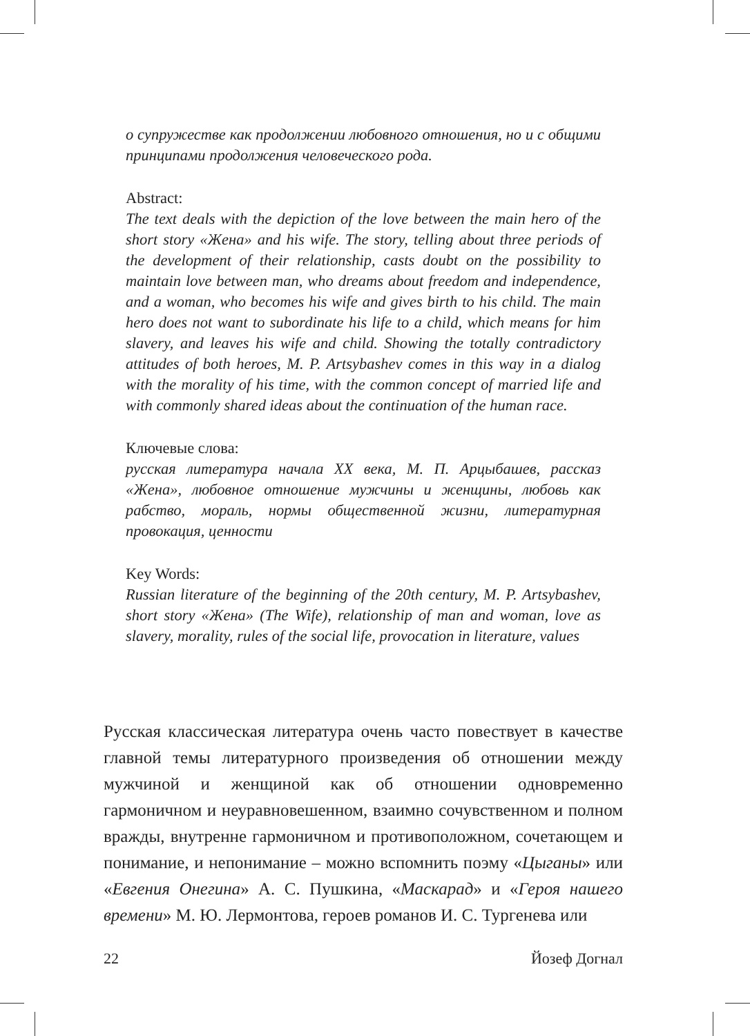о супружестве как продолжении любовного отношения, но и с общими принципами продолжения человеческого рода.
Abstract:
The text deals with the depiction of the love between the main hero of the short story «Жена» and his wife. The story, telling about three periods of the development of their relationship, casts doubt on the possibility to maintain love between man, who dreams about freedom and independence, and a woman, who becomes his wife and gives birth to his child. The main hero does not want to subordinate his life to a child, which means for him slavery, and leaves his wife and child. Showing the totally contradictory attitudes of both heroes, M. P. Artsybashev comes in this way in a dialog with the morality of his time, with the common concept of married life and with commonly shared ideas about the continuation of the human race.
Ключевые слова:
русская литература начала XX века, М. П. Арцыбашев, рассказ «Жена», любовное отношение мужчины и женщины, любовь как рабство, мораль, нормы общественной жизни, литературная провокация, ценности
Key Words:
Russian literature of the beginning of the 20th century, M. P. Artsybashev, short story «Жена» (The Wife), relationship of man and woman, love as slavery, morality, rules of the social life, provocation in literature, values
Русская классическая литература очень часто повествует в качестве главной темы литературного произведения об отношении между мужчиной и женщиной как об отношении одновременно гармоничном и неуравновешенном, взаимно сочувственном и полном вражды, внутренне гармоничном и противоположном, сочетающем и понимание, и непонимание – можно вспомнить поэму «Цыганы» или «Евгения Онегина» А. С. Пушкина, «Маскарад» и «Героя нашего времени» М. Ю. Лермонтова, героев романов И. С. Тургенева или
22 Йозеф Догнал